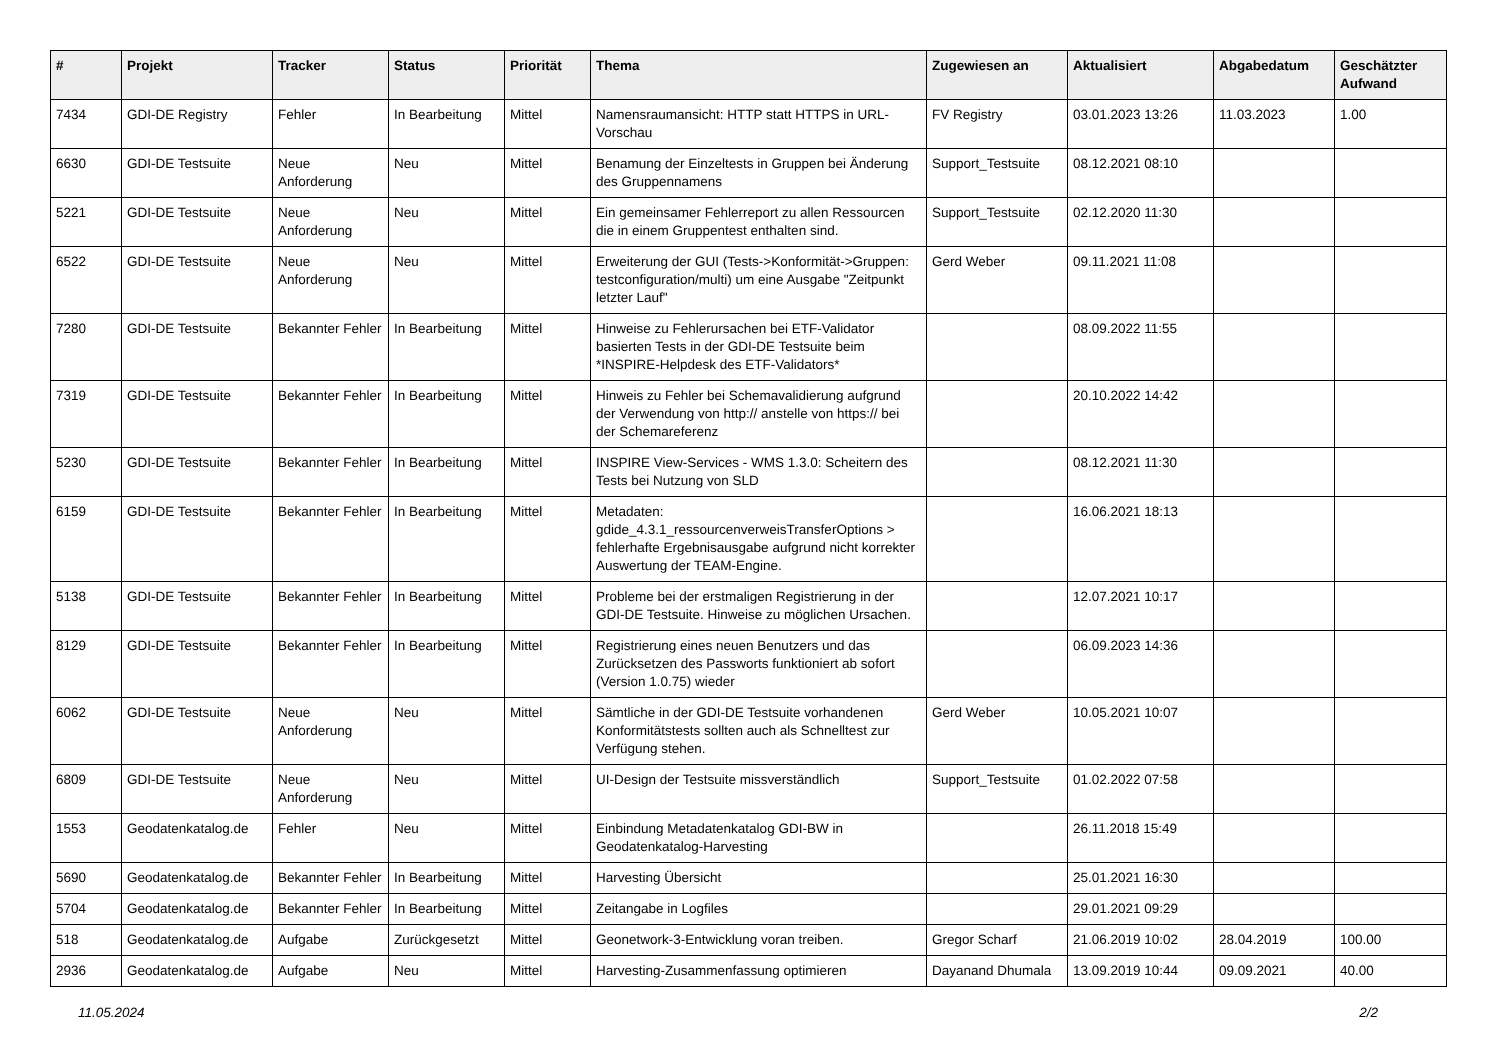| # | Projekt | Tracker | Status | Priorität | Thema | Zugewiesen an | Aktualisiert | Abgabedatum | Geschätzter Aufwand |
| --- | --- | --- | --- | --- | --- | --- | --- | --- | --- |
| 7434 | GDI-DE Registry | Fehler | In Bearbeitung | Mittel | Namensraumansicht: HTTP statt HTTPS in URL-Vorschau | FV Registry | 03.01.2023 13:26 | 11.03.2023 | 1.00 |
| 6630 | GDI-DE Testsuite | Neue Anforderung | Neu | Mittel | Benamung der Einzeltests in Gruppen bei Änderung des Gruppennamens | Support_Testsuite | 08.12.2021 08:10 | | |
| 5221 | GDI-DE Testsuite | Neue Anforderung | Neu | Mittel | Ein gemeinsamer Fehlerreport zu allen Ressourcen die in einem Gruppentest enthalten sind. | Support_Testsuite | 02.12.2020 11:30 | | |
| 6522 | GDI-DE Testsuite | Neue Anforderung | Neu | Mittel | Erweiterung der GUI (Tests->Konformität->Gruppen: testconfiguration/multi) um eine Ausgabe "Zeitpunkt letzter Lauf" | Gerd Weber | 09.11.2021 11:08 | | |
| 7280 | GDI-DE Testsuite | Bekannter Fehler | In Bearbeitung | Mittel | Hinweise zu Fehlerursachen bei ETF-Validator basierten Tests in der GDI-DE Testsuite beim *INSPIRE-Helpdesk des ETF-Validators* | | 08.09.2022 11:55 | | |
| 7319 | GDI-DE Testsuite | Bekannter Fehler | In Bearbeitung | Mittel | Hinweis zu Fehler bei Schemavalidierung aufgrund der Verwendung von http:// anstelle von https:// bei der Schemareferenz | | 20.10.2022 14:42 | | |
| 5230 | GDI-DE Testsuite | Bekannter Fehler | In Bearbeitung | Mittel | INSPIRE View-Services - WMS 1.3.0: Scheitern des Tests bei Nutzung von SLD | | 08.12.2021 11:30 | | |
| 6159 | GDI-DE Testsuite | Bekannter Fehler | In Bearbeitung | Mittel | Metadaten: gdide_4.3.1_ressourcenverweisTransferOptions > fehlerhafte Ergebnisausgabe aufgrund nicht korrekter Auswertung der TEAM-Engine. | | 16.06.2021 18:13 | | |
| 5138 | GDI-DE Testsuite | Bekannter Fehler | In Bearbeitung | Mittel | Probleme bei der erstmaligen Registrierung in der GDI-DE Testsuite. Hinweise zu möglichen Ursachen. | | 12.07.2021 10:17 | | |
| 8129 | GDI-DE Testsuite | Bekannter Fehler | In Bearbeitung | Mittel | Registrierung eines neuen Benutzers und das Zurücksetzen des Passworts funktioniert ab sofort (Version 1.0.75) wieder | | 06.09.2023 14:36 | | |
| 6062 | GDI-DE Testsuite | Neue Anforderung | Neu | Mittel | Sämtliche in der GDI-DE Testsuite vorhandenen Konformitätstests sollten auch als Schnelltest zur Verfügung stehen. | Gerd Weber | 10.05.2021 10:07 | | |
| 6809 | GDI-DE Testsuite | Neue Anforderung | Neu | Mittel | UI-Design der Testsuite missverständlich | Support_Testsuite | 01.02.2022 07:58 | | |
| 1553 | Geodatenkatalog.de | Fehler | Neu | Mittel | Einbindung Metadatenkatalog GDI-BW in Geodatenkatalog-Harvesting | | 26.11.2018 15:49 | | |
| 5690 | Geodatenkatalog.de | Bekannter Fehler | In Bearbeitung | Mittel | Harvesting Übersicht | | 25.01.2021 16:30 | | |
| 5704 | Geodatenkatalog.de | Bekannter Fehler | In Bearbeitung | Mittel | Zeitangabe in Logfiles | | 29.01.2021 09:29 | | |
| 518 | Geodatenkatalog.de | Aufgabe | Zurückgesetzt | Mittel | Geonetwork-3-Entwicklung voran treiben. | Gregor Scharf | 21.06.2019 10:02 | 28.04.2019 | 100.00 |
| 2936 | Geodatenkatalog.de | Aufgabe | Neu | Mittel | Harvesting-Zusammenfassung optimieren | Dayanand Dhumala | 13.09.2019 10:44 | 09.09.2021 | 40.00 |
11.05.2024 2/2